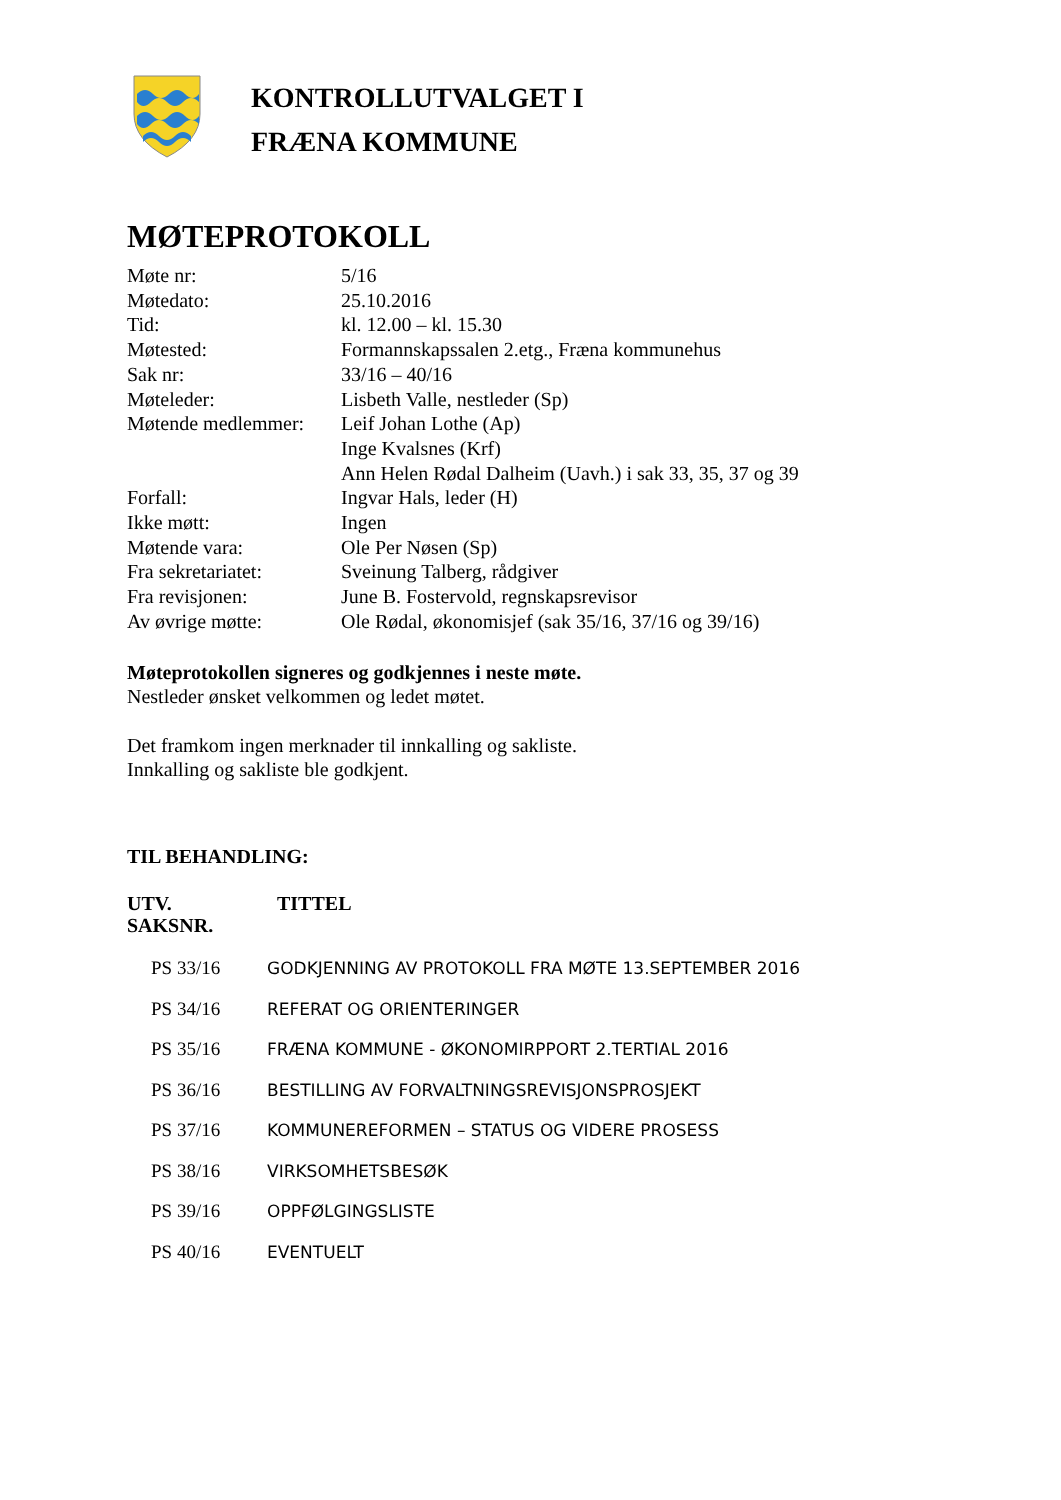KONTROLLUTVALGET I
FRÆNA KOMMUNE
MØTEPROTOKOLL
| Møte nr: | 5/16 |
| Møtedato: | 25.10.2016 |
| Tid: | kl. 12.00 – kl. 15.30 |
| Møtested: | Formannskapssalen 2.etg., Fræna kommunehus |
| Sak nr: | 33/16 – 40/16 |
| Møteleder: | Lisbeth Valle, nestleder (Sp) |
| Møtende medlemmer: | Leif Johan Lothe (Ap) Inge Kvalsnes (Krf) Ann Helen Rødal Dalheim (Uavh.) i sak 33, 35, 37 og 39 |
| Forfall: | Ingvar Hals, leder (H) |
| Ikke møtt: | Ingen |
| Møtende vara: | Ole Per Nøsen (Sp) |
| Fra sekretariatet: | Sveinung Talberg, rådgiver |
| Fra revisjonen: | June B. Fostervold, regnskapsrevisor |
| Av øvrige møtte: | Ole Rødal, økonomisjef (sak 35/16, 37/16 og 39/16) |
Møteprotokollen signeres og godkjennes i neste møte.
Nestleder ønsket velkommen og ledet møtet.
Det framkom ingen merknader til innkalling og sakliste.
Innkalling og sakliste ble godkjent.
TIL BEHANDLING:
UTV.
SAKSNR.
TITTEL
| PS 33/16 | GODKJENNING AV PROTOKOLL FRA MØTE 13.SEPTEMBER 2016 |
| PS 34/16 | REFERAT OG ORIENTERINGER |
| PS 35/16 | FRÆNA KOMMUNE - ØKONOMIRPPORT 2.TERTIAL 2016 |
| PS 36/16 | BESTILLING AV FORVALTNINGSREVISJONSPROSJEKT |
| PS 37/16 | KOMMUNEREFORMEN – STATUS OG VIDERE PROSESS |
| PS 38/16 | VIRKSOMHETSBESØK |
| PS 39/16 | OPPFØLGINGSLISTE |
| PS 40/16 | EVENTUELT |